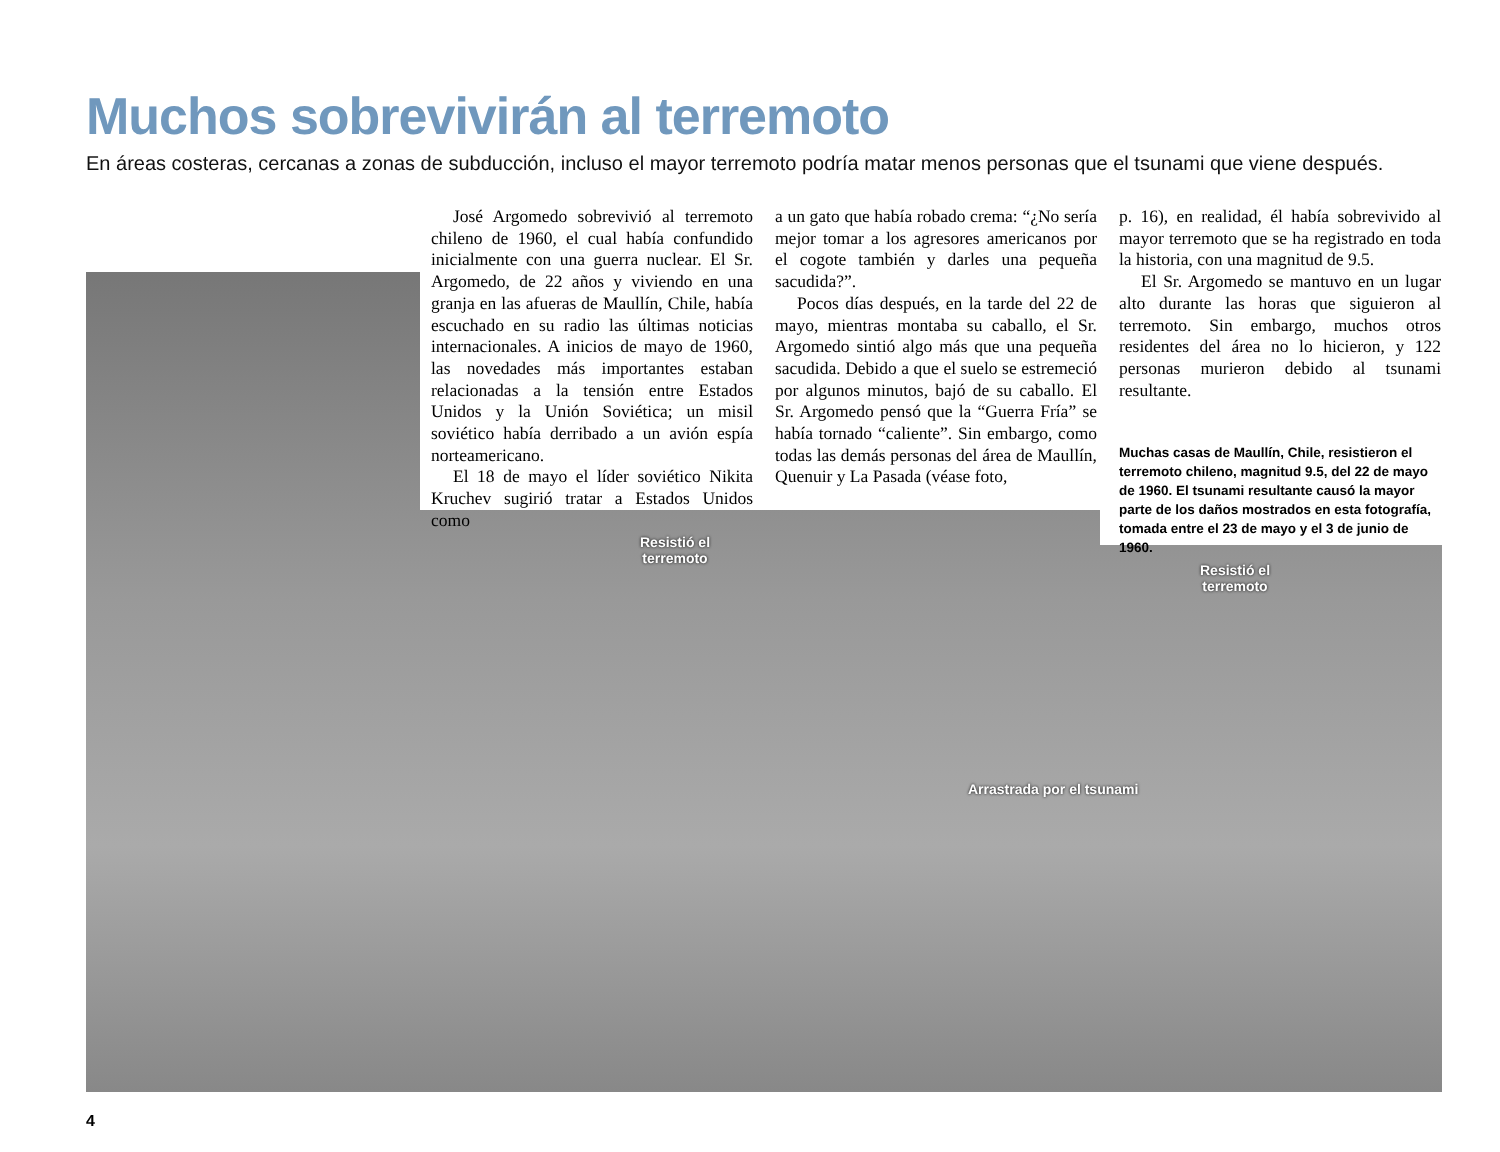Muchos sobrevivirán al terremoto
En áreas costeras, cercanas a zonas de subducción, incluso el mayor terremoto podría matar menos personas que el tsunami que viene después.
José Argomedo sobrevivió al terremoto chileno de 1960, el cual había confundido inicialmente con una guerra nuclear. El Sr. Argomedo, de 22 años y viviendo en una granja en las afueras de Maullín, Chile, había escuchado en su radio las últimas noticias internacionales. A inicios de mayo de 1960, las novedades más importantes estaban relacionadas a la tensión entre Estados Unidos y la Unión Soviética; un misil soviético había derribado a un avión espía norteamericano.
El 18 de mayo el líder soviético Nikita Kruchev sugirió tratar a Estados Unidos como
a un gato que había robado crema: “¿No sería mejor tomar a los agresores americanos por el cogote también y darles una pequeña sacudida?”.
Pocos días después, en la tarde del 22 de mayo, mientras montaba su caballo, el Sr. Argomedo sintió algo más que una pequeña sacudida. Debido a que el suelo se estremeció por algunos minutos, bajó de su caballo. El Sr. Argomedo pensó que la “Guerra Fría” se había tornado “caliente”. Sin embargo, como todas las demás personas del área de Maullín, Quenuir y La Pasada (véase foto,
p. 16), en realidad, él había sobrevivido al mayor terremoto que se ha registrado en toda la historia, con una magnitud de 9.5.
El Sr. Argomedo se mantuvo en un lugar alto durante las horas que siguieron al terremoto. Sin embargo, muchos otros residentes del área no lo hicieron, y 122 personas murieron debido al tsunami resultante.
Muchas casas de Maullín, Chile, resistieron el terremoto chileno, magnitud 9.5, del 22 de mayo de 1960. El tsunami resultante causó la mayor parte de los daños mostrados en esta fotografía, tomada entre el 23 de mayo y el 3 de junio de 1960.
Resistió el
terremoto
Resistió el
terremoto
Arrastrada por el tsunami
4